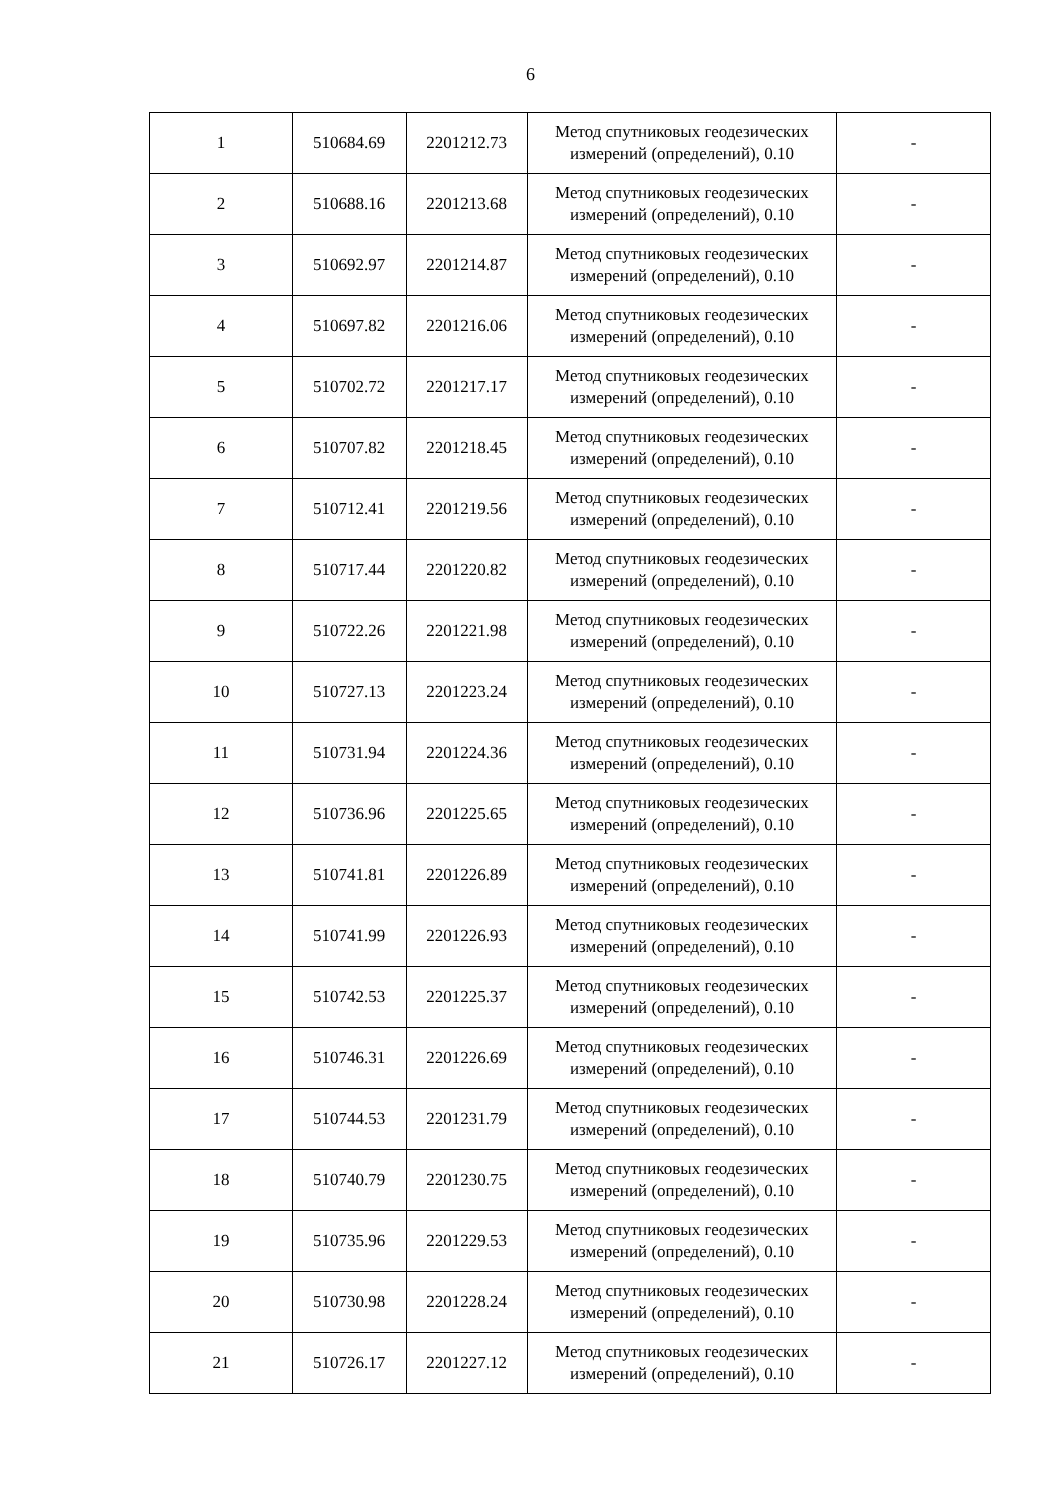6
| 1 | 510684.69 | 2201212.73 | Метод спутниковых геодезических измерений (определений), 0.10 | - |
| 2 | 510688.16 | 2201213.68 | Метод спутниковых геодезических измерений (определений), 0.10 | - |
| 3 | 510692.97 | 2201214.87 | Метод спутниковых геодезических измерений (определений), 0.10 | - |
| 4 | 510697.82 | 2201216.06 | Метод спутниковых геодезических измерений (определений), 0.10 | - |
| 5 | 510702.72 | 2201217.17 | Метод спутниковых геодезических измерений (определений), 0.10 | - |
| 6 | 510707.82 | 2201218.45 | Метод спутниковых геодезических измерений (определений), 0.10 | - |
| 7 | 510712.41 | 2201219.56 | Метод спутниковых геодезических измерений (определений), 0.10 | - |
| 8 | 510717.44 | 2201220.82 | Метод спутниковых геодезических измерений (определений), 0.10 | - |
| 9 | 510722.26 | 2201221.98 | Метод спутниковых геодезических измерений (определений), 0.10 | - |
| 10 | 510727.13 | 2201223.24 | Метод спутниковых геодезических измерений (определений), 0.10 | - |
| 11 | 510731.94 | 2201224.36 | Метод спутниковых геодезических измерений (определений), 0.10 | - |
| 12 | 510736.96 | 2201225.65 | Метод спутниковых геодезических измерений (определений), 0.10 | - |
| 13 | 510741.81 | 2201226.89 | Метод спутниковых геодезических измерений (определений), 0.10 | - |
| 14 | 510741.99 | 2201226.93 | Метод спутниковых геодезических измерений (определений), 0.10 | - |
| 15 | 510742.53 | 2201225.37 | Метод спутниковых геодезических измерений (определений), 0.10 | - |
| 16 | 510746.31 | 2201226.69 | Метод спутниковых геодезических измерений (определений), 0.10 | - |
| 17 | 510744.53 | 2201231.79 | Метод спутниковых геодезических измерений (определений), 0.10 | - |
| 18 | 510740.79 | 2201230.75 | Метод спутниковых геодезических измерений (определений), 0.10 | - |
| 19 | 510735.96 | 2201229.53 | Метод спутниковых геодезических измерений (определений), 0.10 | - |
| 20 | 510730.98 | 2201228.24 | Метод спутниковых геодезических измерений (определений), 0.10 | - |
| 21 | 510726.17 | 2201227.12 | Метод спутниковых геодезических измерений (определений), 0.10 | - |